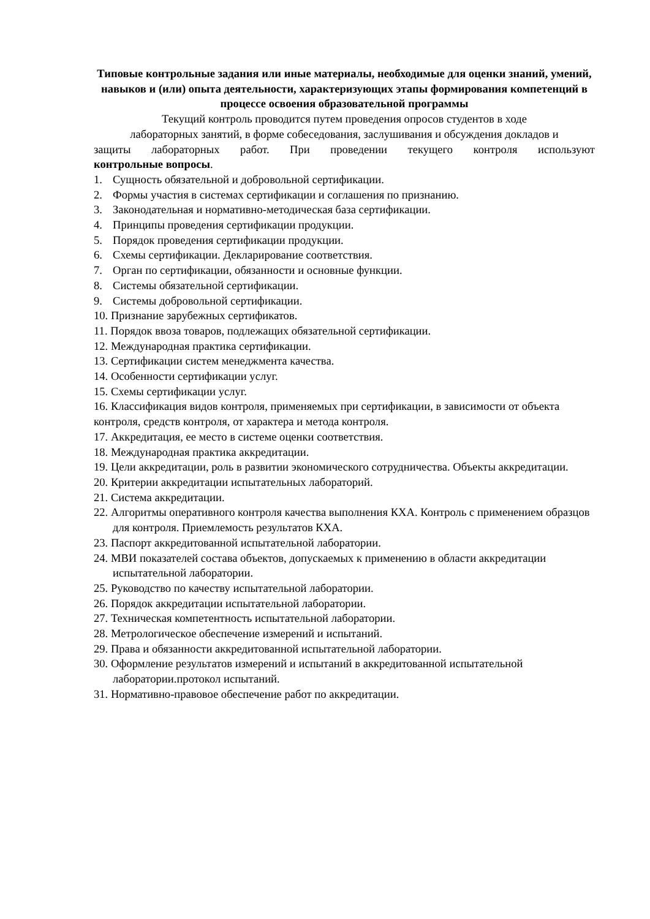Типовые контрольные задания или иные материалы, необходимые для оценки знаний, умений, навыков и (или) опыта деятельности, характеризующих этапы формирования компетенций в процессе освоения образовательной программы
Текущий контроль проводится путем проведения опросов студентов в ходе
лабораторных занятий, в форме собеседования, заслушивания и обсуждения докладов и
защиты лабораторных работ. При проведении текущего контроля используют
контрольные вопросы.
1. Сущность обязательной и добровольной сертификации.
2. Формы участия в системах сертификации и соглашения по признанию.
3. Законодательная и нормативно-методическая база сертификации.
4. Принципы проведения сертификации продукции.
5. Порядок проведения сертификации продукции.
6. Схемы сертификации. Декларирование соответствия.
7. Орган по сертификации, обязанности и основные функции.
8. Системы обязательной сертификации.
9. Системы добровольной сертификации.
10. Признание зарубежных сертификатов.
11. Порядок ввоза товаров, подлежащих обязательной сертификации.
12. Международная практика сертификации.
13. Сертификации систем менеджмента качества.
14. Особенности сертификации услуг.
15. Схемы сертификации услуг.
16. Классификация видов контроля, применяемых при сертификации, в зависимости от объекта контроля, средств контроля, от характера и метода контроля.
17. Аккредитация, ее место в системе оценки соответствия.
18. Международная практика аккредитации.
19. Цели аккредитации, роль в развитии экономического сотрудничества. Объекты аккредитации.
20. Критерии аккредитации испытательных лабораторий.
21. Система аккредитации.
22. Алгоритмы оперативного контроля качества выполнения КХА. Контроль с применением образцов для контроля. Приемлемость результатов КХА.
23. Паспорт аккредитованной испытательной лаборатории.
24. МВИ показателей состава объектов, допускаемых к применению в области аккредитации испытательной лаборатории.
25. Руководство по качеству испытательной лаборатории.
26. Порядок аккредитации испытательной лаборатории.
27. Техническая компетентность испытательной лаборатории.
28. Метрологическое обеспечение измерений и испытаний.
29. Права и обязанности аккредитованной испытательной лаборатории.
30. Оформление результатов измерений и испытаний в аккредитованной испытательной лаборатории.протокол испытаний.
31. Нормативно-правовое обеспечение работ по аккредитации.